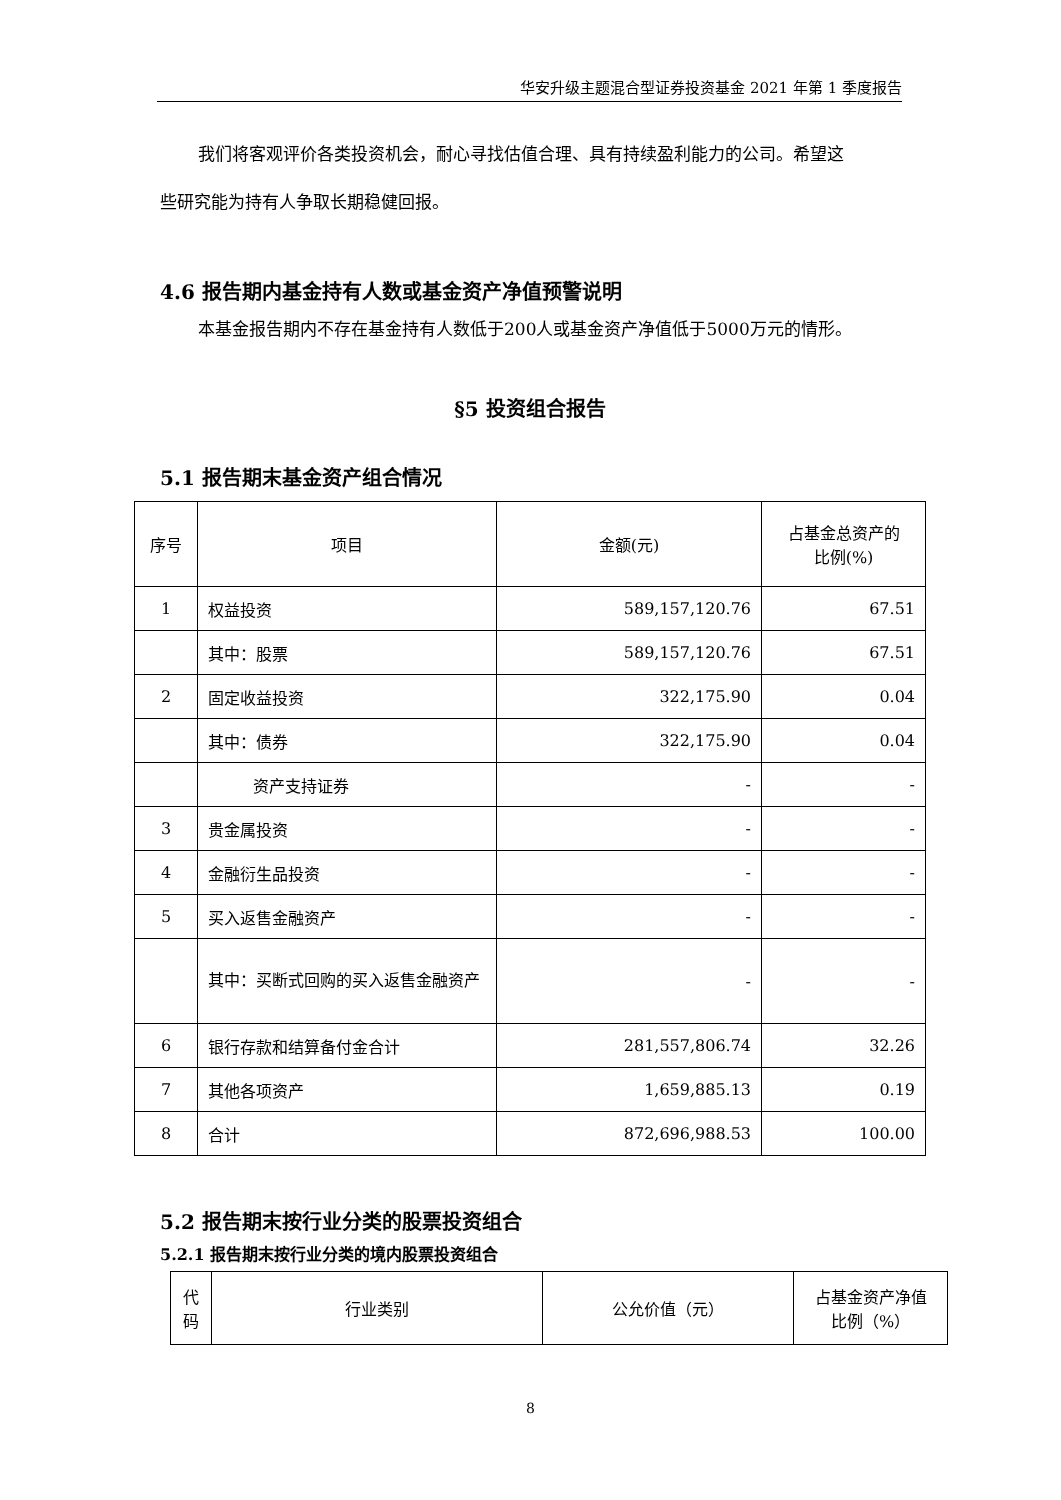华安升级主题混合型证券投资基金 2021 年第 1 季度报告
我们将客观评价各类投资机会，耐心寻找估值合理、具有持续盈利能力的公司。希望这
些研究能为持有人争取长期稳健回报。
4.6 报告期内基金持有人数或基金资产净值预警说明
本基金报告期内不存在基金持有人数低于200人或基金资产净值低于5000万元的情形。
§5 投资组合报告
5.1 报告期末基金资产组合情况
| 序号 | 项目 | 金额(元) | 占基金总资产的 比例(%) |
| 1 | 权益投资 | 589,157,120.76 | 67.51 |
| | 其中：股票 | 589,157,120.76 | 67.51 |
| 2 | 固定收益投资 | 322,175.90 | 0.04 |
| | 其中：债券 | 322,175.90 | 0.04 |
| | 资产支持证券 | - | - |
| 3 | 贵金属投资 | - | - |
| 4 | 金融衍生品投资 | - | - |
| 5 | 买入返售金融资产 | - | - |
| | 其中：买断式回购的买入返售金融资产 | - | - |
| 6 | 银行存款和结算备付金合计 | 281,557,806.74 | 32.26 |
| 7 | 其他各项资产 | 1,659,885.13 | 0.19 |
| 8 | 合计 | 872,696,988.53 | 100.00 |
5.2 报告期末按行业分类的股票投资组合
5.2.1 报告期末按行业分类的境内股票投资组合
| 代码 | 行业类别 | 公允价值（元） | 占基金资产净值 比例（%） |
8